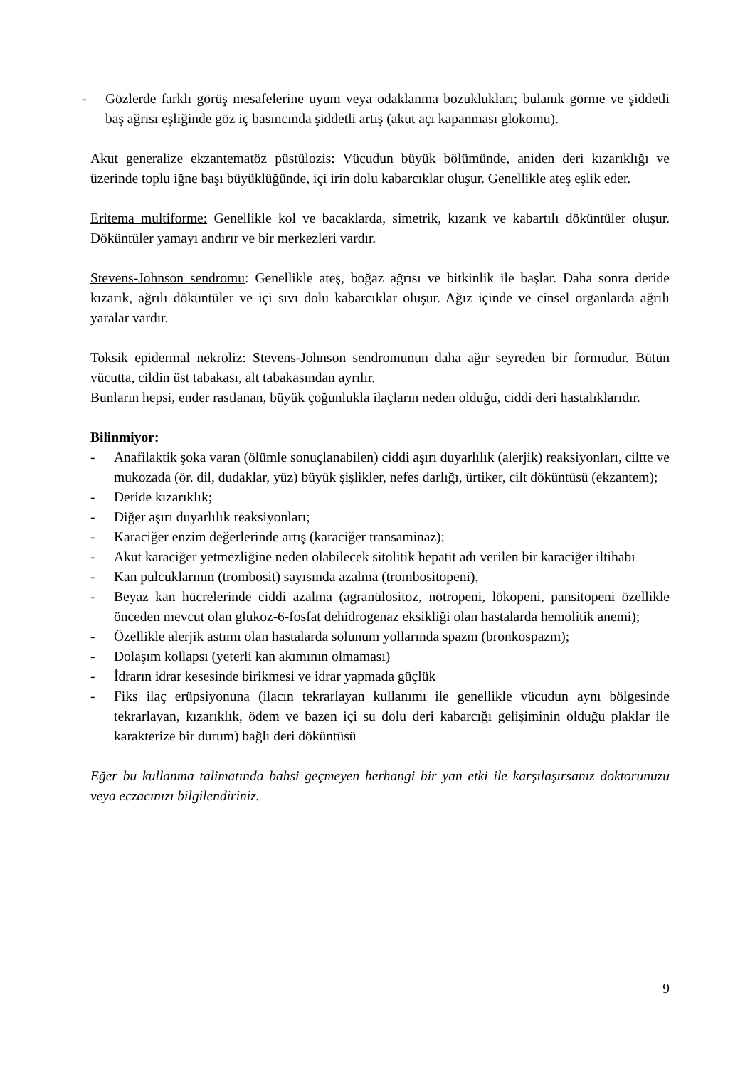- Gözlerde farklı görüş mesafelerine uyum veya odaklanma bozuklukları; bulanık görme ve şiddetli baş ağrısı eşliğinde göz iç basıncında şiddetli artış (akut açı kapanması glokomu).
Akut generalize ekzantematöz püstülozis: Vücudun büyük bölümünde, aniden deri kızarıklığı ve üzerinde toplu iğne başı büyüklüğünde, içi irin dolu kabarcıklar oluşur. Genellikle ateş eşlik eder.
Eritema multiforme: Genellikle kol ve bacaklarda, simetrik, kızarık ve kabartılı döküntüler oluşur. Döküntüler yamayı andırır ve bir merkezleri vardır.
Stevens-Johnson sendromu: Genellikle ateş, boğaz ağrısı ve bitkinlik ile başlar. Daha sonra deride kızarık, ağrılı döküntüler ve içi sıvı dolu kabarcıklar oluşur. Ağız içinde ve cinsel organlarda ağrılı yaralar vardır.
Toksik epidermal nekroliz: Stevens-Johnson sendromunun daha ağır seyreden bir formudur. Bütün vücutta, cildin üst tabakası, alt tabakasından ayrılır.
Bunların hepsi, ender rastlanan, büyük çoğunlukla ilaçların neden olduğu, ciddi deri hastalıklarıdır.
Bilinmiyor:
- Anafilaktik şoka varan (ölümle sonuçlanabilen) ciddi aşırı duyarlılık (alerjik) reaksiyonları, ciltte ve mukozada (ör. dil, dudaklar, yüz) büyük şişlikler, nefes darlığı, ürtiker, cilt döküntüsü (ekzantem);
- Deride kızarıklık;
- Diğer aşırı duyarlılık reaksiyonları;
- Karaciğer enzim değerlerinde artış (karaciğer transaminaz);
- Akut karaciğer yetmezliğine neden olabilecek sitolitik hepatit adı verilen bir karaciğer iltihabı
- Kan pulcuklarının (trombosit) sayısında azalma (trombositopeni),
- Beyaz kan hücrelerinde ciddi azalma (agranülositoz, nötropeni, lökopeni, pansitopeni özellikle önceden mevcut olan glukoz-6-fosfat dehidrogenaz eksikliği olan hastalarda hemolitik anemi);
- Özellikle alerjik astımı olan hastalarda solunum yollarında spazm (bronkospazm);
- Dolaşım kollapsı (yeterli kan akımının olmaması)
- İdrarın idrar kesesinde birikmesi ve idrar yapmada güçlük
- Fiks ilaç erüpsiyonuna (ilacın tekrarlayan kullanımı ile genellikle vücudun aynı bölgesinde tekrarlayan, kızarıklık, ödem ve bazen içi su dolu deri kabarcığı gelişiminin olduğu plaklar ile karakterize bir durum) bağlı deri döküntüsü
Eğer bu kullanma talimatında bahsi geçmeyen herhangi bir yan etki ile karşılaşırsanız doktorunuzu veya eczacınızı bilgilendiriniz.
9